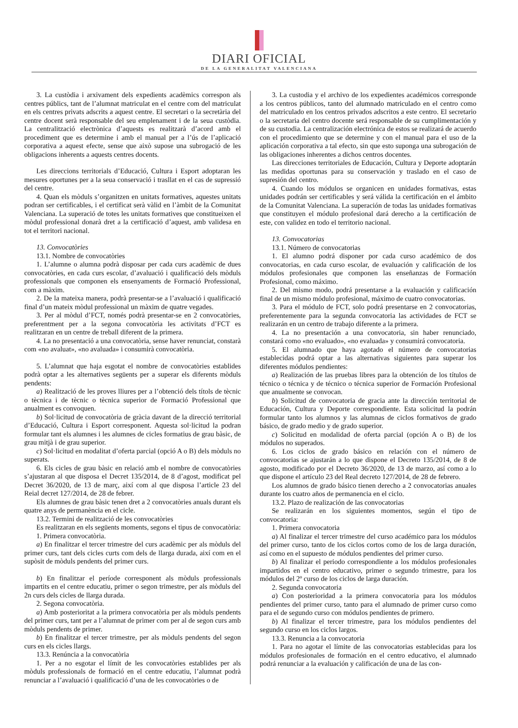DIARI OFICIAL
DE LA GENERALITAT VALENCIANA
3. La custòdia i arxivament dels expedients acadèmics correspon als centres públics, tant de l’alumnat matriculat en el centre com del matriculat en els centres privats adscrits a aquest centre. El secretari o la secretària del centre docent serà responsable del seu emplenament i de la seua custòdia. La centralització electrònica d’aquests es realitzarà d’acord amb el procediment que es determine i amb el manual per a l’ús de l’aplicació corporativa a aquest efecte, sense que això supose una subrogació de les obligacions inherents a aquests centres docents.
Les direccions territorials d’Educació, Cultura i Esport adoptaran les mesures oportunes per a la seua conservació i trasllat en el cas de supressió del centre.
4. Quan els mòduls s’organitzen en unitats formatives, aquestes unitats podran ser certificables, i el certificat serà vàlid en l’àmbit de la Comunitat Valenciana. La superació de totes les unitats formatives que constitueixen el mòdul professional donarà dret a la certificació d’aquest, amb validesa en tot el territori nacional.
13. Convocatòries
13.1. Nombre de convocatòries
1. L’alumne o alumna podrà disposar per cada curs acadèmic de dues convocatòries, en cada curs escolar, d’avaluació i qualificació dels mòduls professionals que componen els ensenyaments de Formació Professional, com a màxim.
2. De la mateixa manera, podrà presentar-se a l’avaluació i qualificació final d’un mateix mòdul professional un màxim de quatre vegades.
3. Per al mòdul d’FCT, només podrà presentar-se en 2 convocatòries, preferentment per a la segona convocatòria les activitats d’FCT es realitzaran en un centre de treball diferent de la primera.
4. La no presentació a una convocatòria, sense haver renunciat, constarà com «no avaluat», «no avaluada» i consumirà convocatòria.
5. L’alumnat que haja esgotat el nombre de convocatòries establides podrà optar a les alternatives següents per a superar els diferents mòduls pendents:
a) Realització de les proves lliures per a l’obtenció dels títols de tècnic o tècnica i de tècnic o tècnica superior de Formació Professional que anualment es convoquen.
b) Sol·licitud de convocatòria de gràcia davant de la direcció territorial d’Educació, Cultura i Esport corresponent. Aquesta sol·licitud la podran formular tant els alumnes i les alumnes de cicles formatius de grau bàsic, de grau mitjà i de grau superior.
c) Sol·licitud en modalitat d’oferta parcial (opció A o B) dels mòduls no superats.
6. Els cicles de grau bàsic en relació amb el nombre de convocatòries s’ajustaran al que disposa el Decret 135/2014, de 8 d’agost, modificat pel Decret 36/2020, de 13 de març, així com al que disposa l’article 23 del Reial decret 127/2014, de 28 de febrer.
Els alumnes de grau bàsic tenen dret a 2 convocatòries anuals durant els quatre anys de permanència en el cicle.
13.2. Termini de realització de les convocatòries
Es realitzaran en els següents moments, segons el tipus de convocatòria:
1. Primera convocatòria.
a) En finalitzar el tercer trimestre del curs acadèmic per als mòduls del primer curs, tant dels cicles curts com dels de llarga durada, així com en el supòsit de mòduls pendents del primer curs.
b) En finalitzar el període corresponent als mòduls professionals impartits en el centre educatiu, primer o segon trimestre, per als mòduls del 2n curs dels cicles de llarga durada.
2. Segona convocatòria.
a) Amb posterioritat a la primera convocatòria per als mòduls pendents del primer curs, tant per a l’alumnat de primer com per al de segon curs amb mòduls pendents de primer.
b) En finalitzar el tercer trimestre, per als mòduls pendents del segon curs en els cicles llargs.
13.3. Renúncia a la convocatòria
1. Per a no esgotar el límit de les convocatòries establides per als mòduls professionals de formació en el centre educatiu, l’alumnat podrà renunciar a l’avaluació i qualificació d’una de les convocatòries o de
3. La custodia y el archivo de los expedientes académicos corresponde a los centros públicos, tanto del alumnado matriculado en el centro como del matriculado en los centros privados adscritos a este centro. El secretario o la secretaria del centro docente será responsable de su cumplimentación y de su custodia. La centralización electrónica de estos se realizará de acuerdo con el procedimiento que se determine y con el manual para el uso de la aplicación corporativa a tal efecto, sin que esto suponga una subrogación de las obligaciones inherentes a dichos centros docentes.
Las direcciones territoriales de Educación, Cultura y Deporte adoptarán las medidas oportunas para su conservación y traslado en el caso de supresión del centro.
4. Cuando los módulos se organicen en unidades formativas, estas unidades podrán ser certificables y será válida la certificación en el ámbito de la Comunitat Valenciana. La superación de todas las unidades formativas que constituyen el módulo profesional dará derecho a la certificación de este, con validez en todo el territorio nacional.
13. Convocatorias
13.1. Número de convocatorias
1. El alumno podrá disponer por cada curso académico de dos convocatorias, en cada curso escolar, de evaluación y calificación de los módulos profesionales que componen las enseñanzas de Formación Profesional, como máximo.
2. Del mismo modo, podrá presentarse a la evaluación y calificación final de un mismo módulo profesional, máximo de cuatro convocatorias.
3. Para el módulo de FCT, solo podrá presentarse en 2 convocatorias, preferentemente para la segunda convocatoria las actividades de FCT se realizarán en un centro de trabajo diferente a la primera.
4. La no presentación a una convocatoria, sin haber renunciado, constará como «no evaluado», «no evaluada» y consumirá convocatoria.
5. El alumnado que haya agotado el número de convocatorias establecidas podrá optar a las alternativas siguientes para superar los diferentes módulos pendientes:
a) Realización de las pruebas libres para la obtención de los títulos de técnico o técnica y de técnico o técnica superior de Formación Profesional que anualmente se convocan.
b) Solicitud de convocatoria de gracia ante la dirección territorial de Educación, Cultura y Deporte correspondiente. Esta solicitud la podrán formular tanto los alumnos y las alumnas de ciclos formativos de grado básico, de grado medio y de grado superior.
c) Solicitud en modalidad de oferta parcial (opción A o B) de los módulos no superados.
6. Los ciclos de grado básico en relación con el número de convocatorias se ajustarán a lo que dispone el Decreto 135/2014, de 8 de agosto, modificado por el Decreto 36/2020, de 13 de marzo, así como a lo que dispone el artículo 23 del Real decreto 127/2014, de 28 de febrero.
Los alumnos de grado básico tienen derecho a 2 convocatorias anuales durante los cuatro años de permanencia en el ciclo.
13.2. Plazo de realización de las convocatorias
Se realizarán en los siguientes momentos, según el tipo de convocatoria:
1. Primera convocatoria
a) Al finalizar el tercer trimestre del curso académico para los módulos del primer curso, tanto de los ciclos cortos como de los de larga duración, así como en el supuesto de módulos pendientes del primer curso.
b) Al finalizar el periodo correspondiente a los módulos profesionales impartidos en el centro educativo, primer o segundo trimestre, para los módulos del 2º curso de los ciclos de larga duración.
2. Segunda convocatoria
a) Con posterioridad a la primera convocatoria para los módulos pendientes del primer curso, tanto para el alumnado de primer curso como para el de segundo curso con módulos pendientes de primero.
b) Al finalizar el tercer trimestre, para los módulos pendientes del segundo curso en los ciclos largos.
13.3. Renuncia a la convocatoria
1. Para no agotar el límite de las convocatorias establecidas para los módulos profesionales de formación en el centro educativo, el alumnado podrá renunciar a la evaluación y calificación de una de las con-